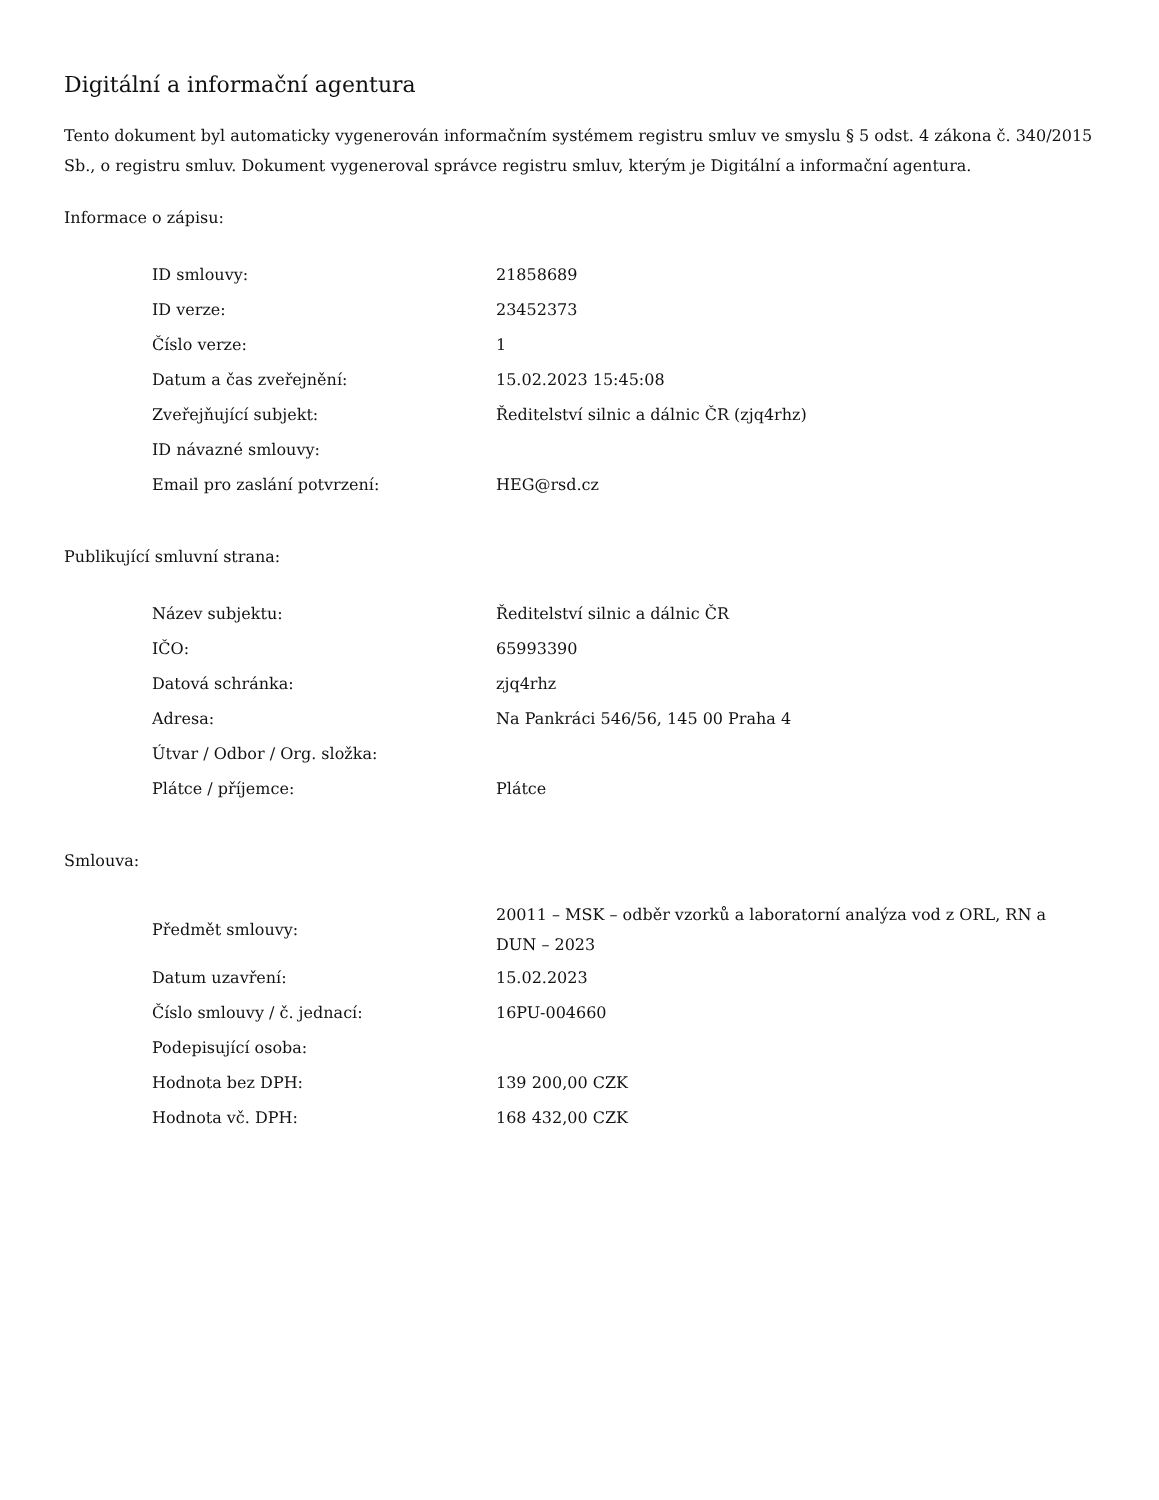Digitální a informační agentura
Tento dokument byl automaticky vygenerován informačním systémem registru smluv ve smyslu § 5 odst. 4 zákona č. 340/2015 Sb., o registru smluv. Dokument vygeneroval správce registru smluv, kterým je Digitální a informační agentura.
Informace o zápisu:
| ID smlouvy: | 21858689 |
| ID verze: | 23452373 |
| Číslo verze: | 1 |
| Datum a čas zveřejnění: | 15.02.2023 15:45:08 |
| Zveřejňující subjekt: | Ředitelství silnic a dálnic ČR (zjq4rhz) |
| ID návazné smlouvy: | |
| Email pro zaslání potvrzení: | HEG@rsd.cz |
Publikující smluvní strana:
| Název subjektu: | Ředitelství silnic a dálnic ČR |
| IČO: | 65993390 |
| Datová schránka: | zjq4rhz |
| Adresa: | Na Pankráci 546/56, 145 00 Praha 4 |
| Útvar / Odbor / Org. složka: | |
| Plátce / příjemce: | Plátce |
Smlouva:
| Předmět smlouvy: | 20011 – MSK – odběr vzorků a laboratorní analýza vod z ORL, RN a DUN – 2023 |
| Datum uzavření: | 15.02.2023 |
| Číslo smlouvy / č. jednací: | 16PU-004660 |
| Podepisující osoba: | |
| Hodnota bez DPH: | 139 200,00 CZK |
| Hodnota vč. DPH: | 168 432,00 CZK |